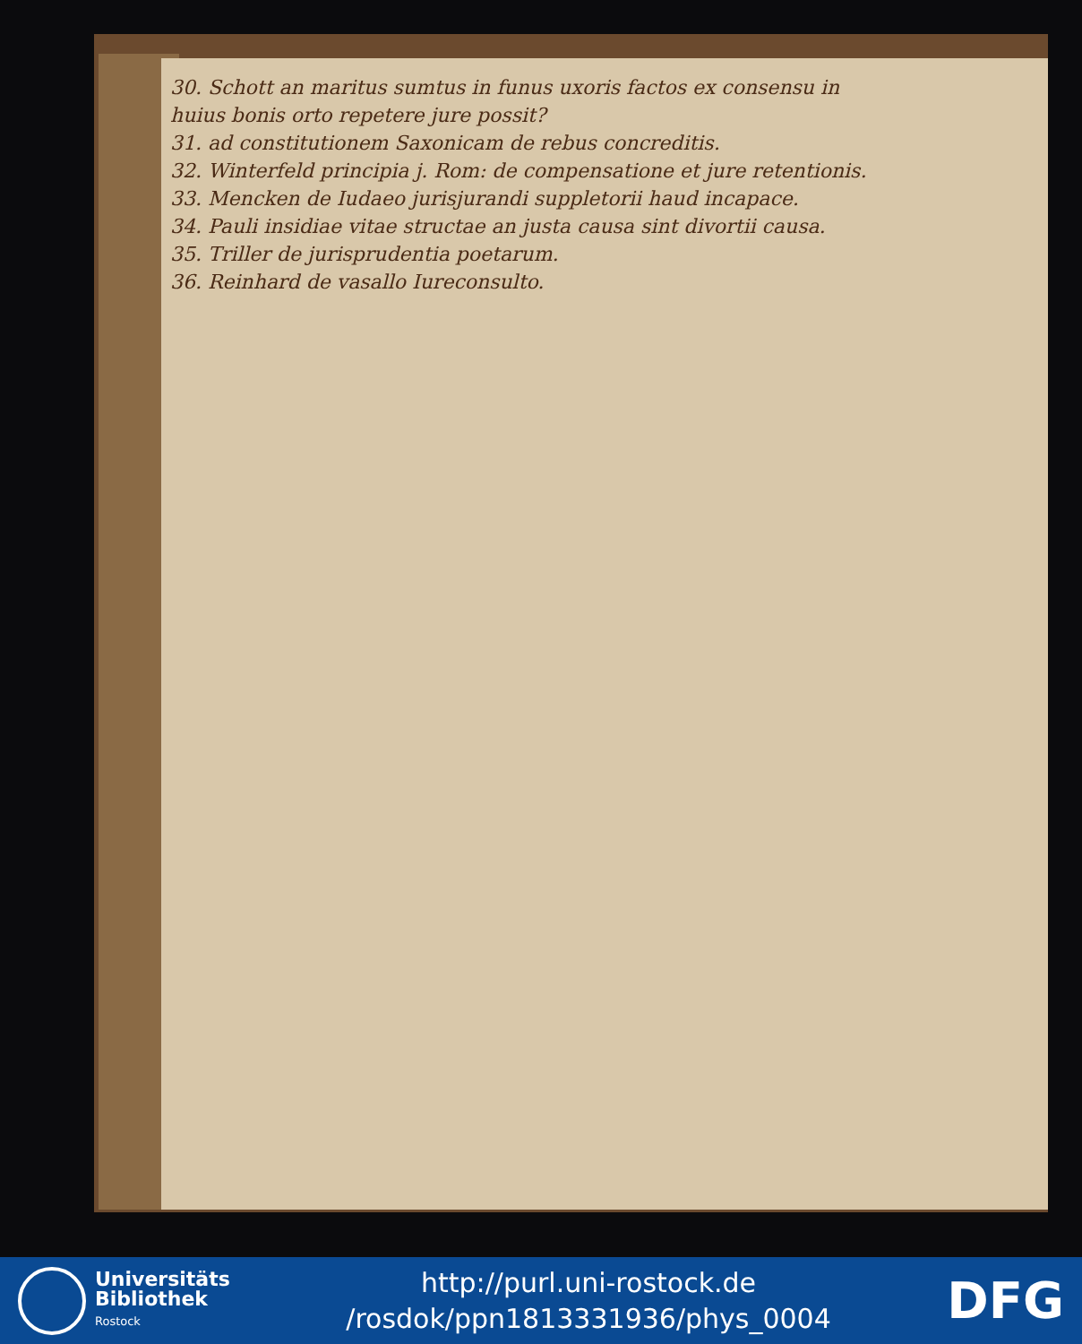30. Schott an maritus sumtus in funus uxoris factos ex consensu in
huius bonis orto repetere jure possit?
31. ad constitutionem Saxonicam de rebus concreditis.
32. Winterfeld principia j. Rom: de compensatione et jure retentionis.
33. Mencken de Iudaeo jurisjurandi suppletorii haud incapace.
34. Pauli insidiae vitae structae an justa causa sint divortii causa.
35. Triller de jurisprudentia poetarum.
36. Reinhard de vasallo Iureconsulto.
Universitäts
Bibliothek
Rostock
http://purl.uni-rostock.de
/rosdok/ppn1813331936/phys_0004
DFG